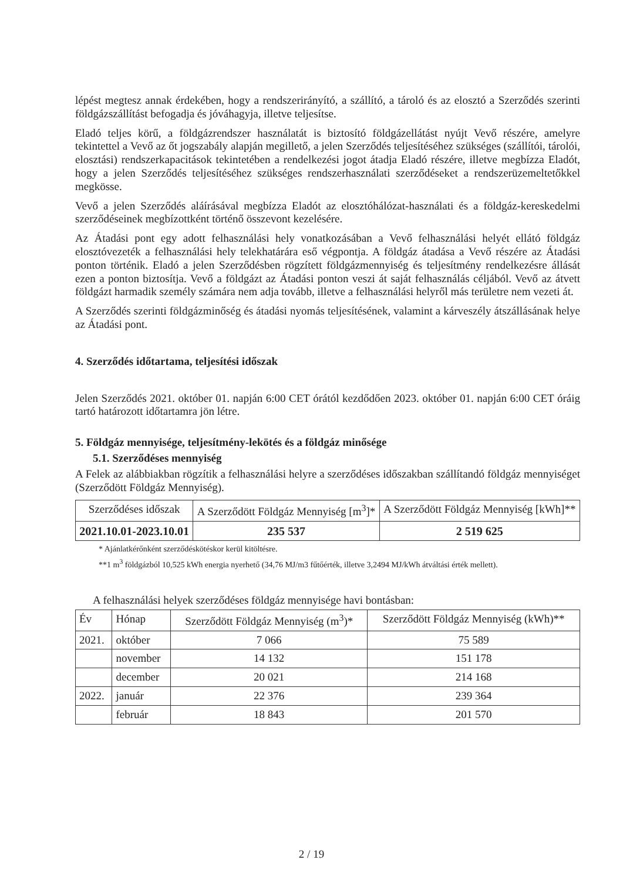lépést megtesz annak érdekében, hogy a rendszerirányító, a szállító, a tároló és az elosztó a Szerződés szerinti földgázszállítást befogadja és jóváhagyja, illetve teljesítse.
Eladó teljes körű, a földgázrendszer használatát is biztosító földgázellátást nyújt Vevő részére, amelyre tekintettel a Vevő az őt jogszabály alapján megillető, a jelen Szerződés teljesítéséhez szükséges (szállítói, tárolói, elosztási) rendszerkapacitások tekintetében a rendelkezési jogot átadja Eladó részére, illetve megbízza Eladót, hogy a jelen Szerződés teljesítéséhez szükséges rendszerhasználati szerződéseket a rendszerüzemeltetőkkel megkösse.
Vevő a jelen Szerződés aláírásával megbízza Eladót az elosztóhálózat-használati és a földgáz-kereskedelmi szerződéseinek megbízottként történő összevont kezelésére.
Az Átadási pont egy adott felhasználási hely vonatkozásában a Vevő felhasználási helyét ellátó földgáz elosztóvezeték a felhasználási hely telekhatárára eső végpontja. A földgáz átadása a Vevő részére az Átadási ponton történik. Eladó a jelen Szerződésben rögzített földgázmennyiség és teljesítmény rendelkezésre állását ezen a ponton biztosítja. Vevő a földgázt az Átadási ponton veszi át saját felhasználás céljából. Vevő az átvett földgázt harmadik személy számára nem adja tovább, illetve a felhasználási helyről más területre nem vezeti át.
A Szerződés szerinti földgázminőség és átadási nyomás teljesítésének, valamint a kárveszély átszállásának helye az Átadási pont.
4. Szerződés időtartama, teljesítési időszak
Jelen Szerződés 2021. október 01. napján 6:00 CET órától kezdődően 2023. október 01. napján 6:00 CET óráig tartó határozott időtartamra jön létre.
5. Földgáz mennyisége, teljesítmény-lekötés és a földgáz minősége
5.1. Szerződéses mennyiség
A Felek az alábbiakban rögzítik a felhasználási helyre a szerződéses időszakban szállítandó földgáz mennyiséget (Szerződött Földgáz Mennyiség).
| Szerződéses időszak | A Szerződött Földgáz Mennyiség [m<sup>3</sup>]* | A Szerződött Földgáz Mennyiség [kWh]** |
| --- | --- | --- |
| 2021.10.01-2023.10.01 | 235 537 | 2 519 625 |
* Ajánlatkérőnként szerződéskötéskor kerül kitöltésre.
**1 m<sup>3</sup> földgázból 10,525 kWh energia nyerhető (34,76 MJ/m3 fűtőérték, illetve 3,2494 MJ/kWh átváltási érték mellett).
A felhasználási helyek szerződéses földgáz mennyisége havi bontásban:
| Év | Hónap | Szerződött Földgáz Mennyiség (m<sup>3</sup>)* | Szerződött Földgáz Mennyiség (kWh)** |
| --- | --- | --- | --- |
| 2021. | október | 7 066 | 75 589 |
| | november | 14 132 | 151 178 |
| | december | 20 021 | 214 168 |
| 2022. | január | 22 376 | 239 364 |
| | február | 18 843 | 201 570 |
2 / 19